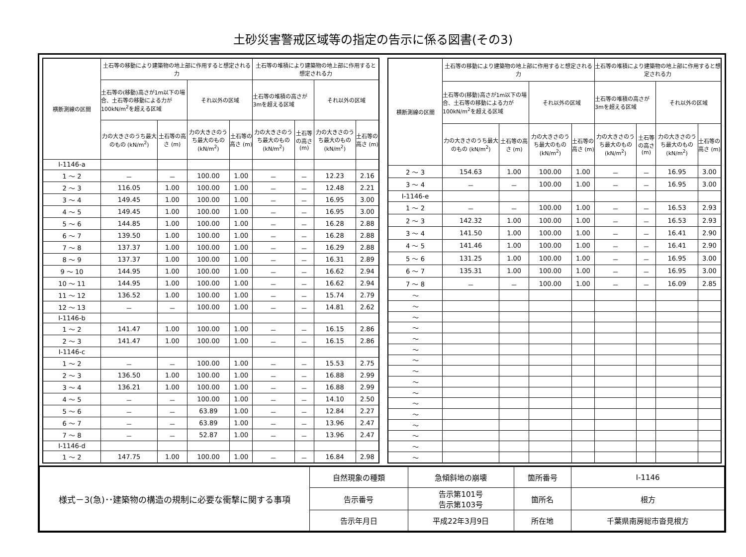土砂災害警戒区域等の指定の告示に係る図書(その3)
| 横断測線の区間 | 土石等の移動により建築物の地上部に作用すると想定される力 | | | | 土石等の堆積により建築物の地上部に作用すると想定される力 | | | |
| --- | --- | --- | --- | --- | --- | --- | --- | --- |
| | 土石等の(移動)高さが1m以下の場合、土石等の移動による力が100kN/m<sup>2</sup>を超える区域 | | それ以外の区域 | | 土石等の堆積の高さが3mを超える区域 | | それ以外の区域 | |
| | 力の大きさのうち最大のもの (kN/m<sup>2</sup>) | 土石等の高さ (m) | 力の大きさのうち最大のもの (kN/m<sup>2</sup>) | 土石等の高さ (m) | 力の大きさのうち最大のもの (kN/m<sup>2</sup>) | 土石等の高さ (m) | 力の大きさのうち最大のもの (kN/m<sup>2</sup>) | 土石等の高さ (m) |
| Ⅰ-1146-a | | | | | | | | |
| 1 ～ 2 | － | － | 100.00 | 1.00 | － | － | 12.23 | 2.16 |
| 2 ～ 3 | 116.05 | 1.00 | 100.00 | 1.00 | － | － | 12.48 | 2.21 |
| 3 ～ 4 | 149.45 | 1.00 | 100.00 | 1.00 | － | － | 16.95 | 3.00 |
| 4 ～ 5 | 149.45 | 1.00 | 100.00 | 1.00 | － | － | 16.95 | 3.00 |
| 5 ～ 6 | 144.85 | 1.00 | 100.00 | 1.00 | － | － | 16.28 | 2.88 |
| 6 ～ 7 | 139.50 | 1.00 | 100.00 | 1.00 | － | － | 16.28 | 2.88 |
| 7 ～ 8 | 137.37 | 1.00 | 100.00 | 1.00 | － | － | 16.29 | 2.88 |
| 8 ～ 9 | 137.37 | 1.00 | 100.00 | 1.00 | － | － | 16.31 | 2.89 |
| 9 ～ 10 | 144.95 | 1.00 | 100.00 | 1.00 | － | － | 16.62 | 2.94 |
| 10 ～ 11 | 144.95 | 1.00 | 100.00 | 1.00 | － | － | 16.62 | 2.94 |
| 11 ～ 12 | 136.52 | 1.00 | 100.00 | 1.00 | － | － | 15.74 | 2.79 |
| 12 ～ 13 | － | － | 100.00 | 1.00 | － | － | 14.81 | 2.62 |
| Ⅰ-1146-b | | | | | | | | |
| 1 ～ 2 | 141.47 | 1.00 | 100.00 | 1.00 | － | － | 16.15 | 2.86 |
| 2 ～ 3 | 141.47 | 1.00 | 100.00 | 1.00 | － | － | 16.15 | 2.86 |
| Ⅰ-1146-c | | | | | | | | |
| 1 ～ 2 | － | － | 100.00 | 1.00 | － | － | 15.53 | 2.75 |
| 2 ～ 3 | 136.50 | 1.00 | 100.00 | 1.00 | － | － | 16.88 | 2.99 |
| 3 ～ 4 | 136.21 | 1.00 | 100.00 | 1.00 | － | － | 16.88 | 2.99 |
| 4 ～ 5 | － | － | 100.00 | 1.00 | － | － | 14.10 | 2.50 |
| 5 ～ 6 | － | － | 63.89 | 1.00 | － | － | 12.84 | 2.27 |
| 6 ～ 7 | － | － | 63.89 | 1.00 | － | － | 13.96 | 2.47 |
| 7 ～ 8 | － | － | 52.87 | 1.00 | － | － | 13.96 | 2.47 |
| Ⅰ-1146-d | | | | | | | | |
| 1 ～ 2 | 147.75 | 1.00 | 100.00 | 1.00 | － | － | 16.84 | 2.98 |
| 横断測線の区間 | 土石等の移動により建築物の地上部に作用すると想定される力 | | | | 土石等の堆積により建築物の地上部に作用すると想定される力 | | | |
| --- | --- | --- | --- | --- | --- | --- | --- | --- |
| | 土石等の(移動)高さが1m以下の場合、土石等の移動による力が100kN/m<sup>2</sup>を超える区域 | | それ以外の区域 | | 土石等の堆積の高さが3mを超える区域 | | それ以外の区域 | |
| | 力の大きさのうち最大のもの (kN/m<sup>2</sup>) | 土石等の高さ (m) | 力の大きさのうち最大のもの (kN/m<sup>2</sup>) | 土石等の高さ (m) | 力の大きさのうち最大のもの (kN/m<sup>2</sup>) | 土石等の高さ (m) | 力の大きさのうち最大のもの (kN/m<sup>2</sup>) | 土石等の高さ (m) |
| 2 ～ 3 | 154.63 | 1.00 | 100.00 | 1.00 | － | － | 16.95 | 3.00 |
| 3 ～ 4 | － | － | 100.00 | 1.00 | － | － | 16.95 | 3.00 |
| Ⅰ-1146-e | | | | | | | | |
| 1 ～ 2 | － | － | 100.00 | 1.00 | － | － | 16.53 | 2.93 |
| 2 ～ 3 | 142.32 | 1.00 | 100.00 | 1.00 | － | － | 16.53 | 2.93 |
| 3 ～ 4 | 141.50 | 1.00 | 100.00 | 1.00 | － | － | 16.41 | 2.90 |
| 4 ～ 5 | 141.46 | 1.00 | 100.00 | 1.00 | － | － | 16.41 | 2.90 |
| 5 ～ 6 | 131.25 | 1.00 | 100.00 | 1.00 | － | － | 16.95 | 3.00 |
| 6 ～ 7 | 135.31 | 1.00 | 100.00 | 1.00 | － | － | 16.95 | 3.00 |
| 7 ～ 8 | － | － | 100.00 | 1.00 | － | － | 16.09 | 2.85 |
| ～ | | | | | | | | |
| ～ | | | | | | | | |
| ～ | | | | | | | | |
| ～ | | | | | | | | |
| ～ | | | | | | | | |
| ～ | | | | | | | | |
| ～ | | | | | | | | |
| ～ | | | | | | | | |
| ～ | | | | | | | | |
| ～ | | | | | | | | |
| ～ | | | | | | | | |
| ～ | | | | | | | | |
| ～ | | | | | | | | |
| ～ | | | | | | | | |
| ～ | | | | | | | | |
| ～ | | | | | | | | |
| 様式－3(急)･･建築物の構造の規制に必要な衝撃に関する事項 | 自然現象の種類 | 急傾斜地の崩壊 | 箇所番号 | Ⅰ-1146 |
| | 告示番号 | 告示第101号 告示第103号 | 箇所名 | 根方 |
| | 告示年月日 | 平成22年3月9日 | 所在地 | 千葉県南房総市沓見根方 |